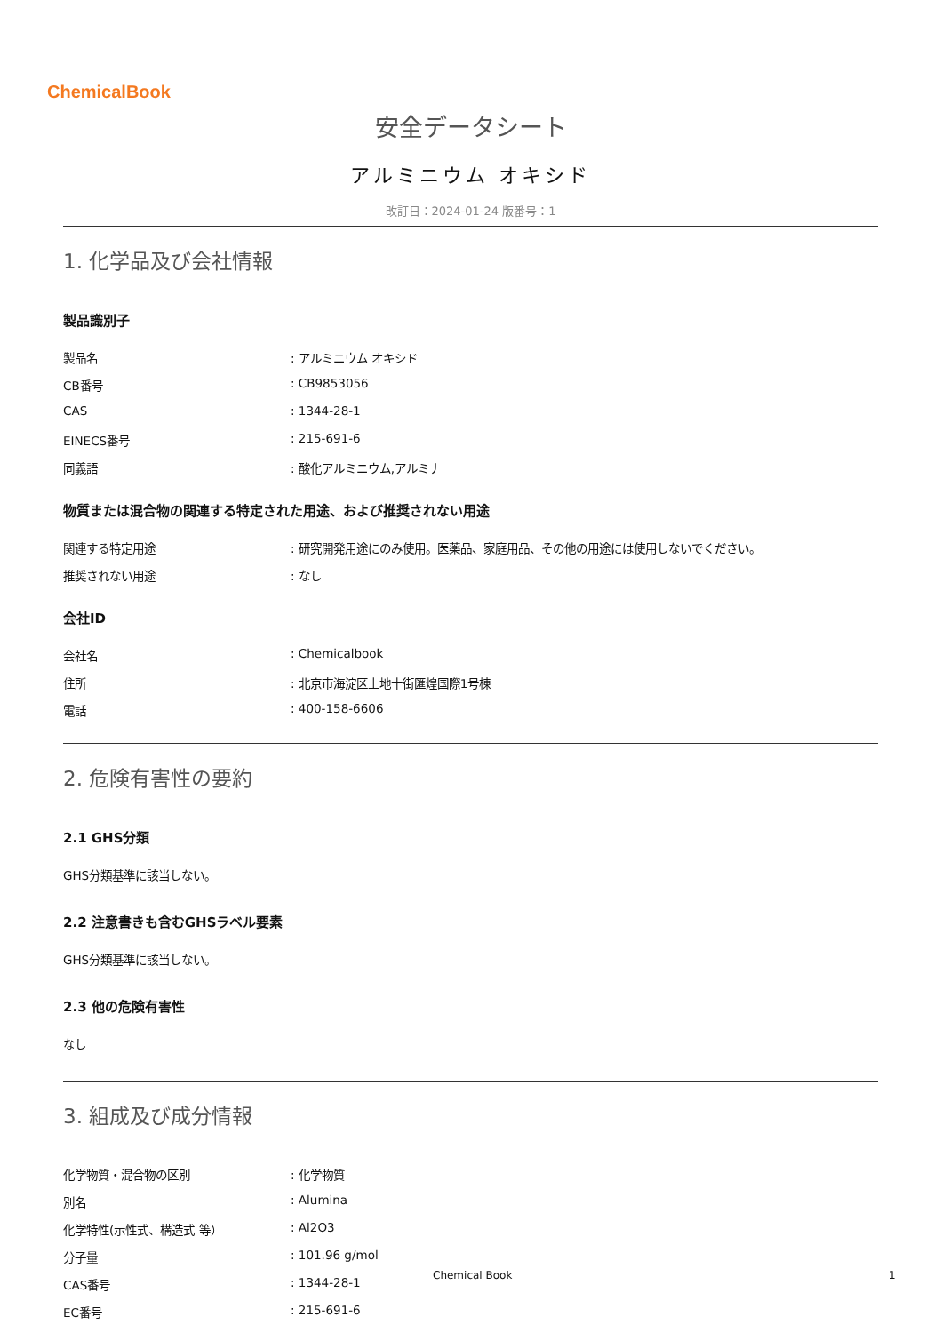ChemicalBook
安全データシート
アルミニウム オキシド
改訂日：2024-01-24 版番号：1
1. 化学品及び会社情報
製品識別子
| 製品名 | : アルミニウム オキシド |
| CB番号 | : CB9853056 |
| CAS | : 1344-28-1 |
| EINECS番号 | : 215-691-6 |
| 同義語 | : 酸化アルミニウム,アルミナ |
物質または混合物の関連する特定された用途、および推奨されない用途
| 関連する特定用途 | : 研究開発用途にのみ使用。医薬品、家庭用品、その他の用途には使用しないでください。 |
| 推奨されない用途 | : なし |
会社ID
| 会社名 | : Chemicalbook |
| 住所 | : 北京市海淀区上地十街匯煌国際1号棟 |
| 電話 | : 400-158-6606 |
2. 危険有害性の要約
2.1 GHS分類
GHS分類基準に該当しない。
2.2 注意書きも含むGHSラベル要素
GHS分類基準に該当しない。
2.3 他の危険有害性
なし
3. 組成及び成分情報
| 化学物質・混合物の区別 | : 化学物質 |
| 別名 | : Alumina |
| 化学特性(示性式、構造式 等） | : Al2O3 |
| 分子量 | : 101.96 g/mol |
| CAS番号 | : 1344-28-1 |
| EC番号 | : 215-691-6 |
Chemical Book 1